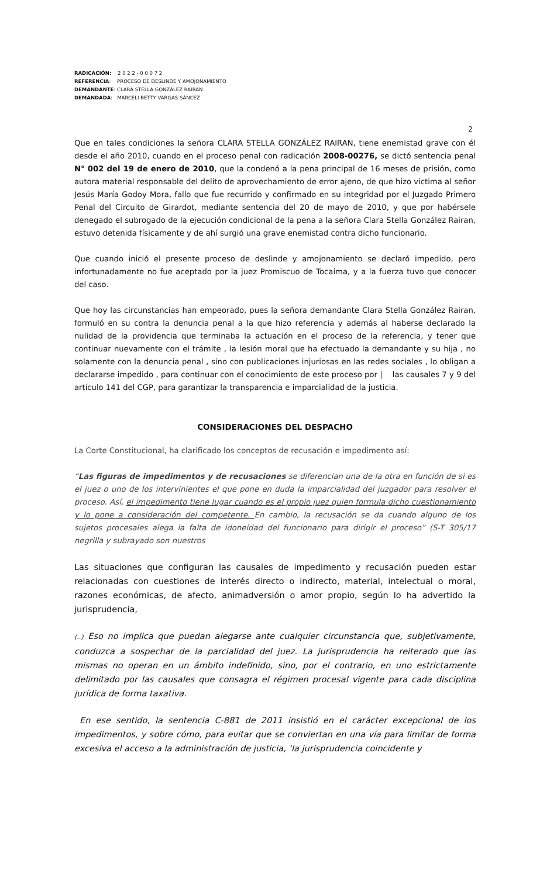RADICACIÓN: 2 0 2 2 - 0 0 0 7 2
REFERENCIA: PROCESO DE DESLINDE Y AMOJONAMIENTO
DEMANDANTE: CLARA STELLA GONZÁLEZ RAIRAN
DEMANDADA: MARCELI BETTY VARGAS SÁNCEZ
2
Que en tales condiciones la señora CLARA STELLA GONZÁLEZ RAIRAN, tiene enemistad grave con él desde el año 2010, cuando en el proceso penal con radicación 2008-00276, se dictó sentencia penal N° 002 del 19 de enero de 2010, que la condenó a la pena principal de 16 meses de prisión, como autora material responsable del delito de aprovechamiento de error ajeno, de que hizo victima al señor Jesús María Godoy Mora, fallo que fue recurrido y confirmado en su integridad por el Juzgado Primero Penal del Circuito de Girardot, mediante sentencia del 20 de mayo de 2010, y que por habérsele denegado el subrogado de la ejecución condicional de la pena a la señora Clara Stella González Rairan, estuvo detenida físicamente y de ahí surgió una grave enemistad contra dicho funcionario.
Que cuando inició el presente proceso de deslinde y amojonamiento se declaró impedido, pero infortunadamente no fue aceptado por la juez Promiscuo de Tocaima, y a la fuerza tuvo que conocer del caso.
Que hoy las circunstancias han empeorado, pues la señora demandante Clara Stella González Rairan, formuló en su contra la denuncia penal a la que hizo referencia y además al haberse declarado la nulidad de la providencia que terminaba la actuación en el proceso de la referencia, y tener que continuar nuevamente con el trámite , la lesión moral que ha efectuado la demandante y su hija , no solamente con la denuncia penal , sino con publicaciones injuriosas en las redes sociales , lo obligan a declararse impedido , para continuar con el conocimiento de este proceso por | las causales 7 y 9 del artículo 141 del CGP, para garantizar la transparencia e imparcialidad de la justicia.
CONSIDERACIONES DEL DESPACHO
La Corte Constitucional, ha clarificado los conceptos de recusación e impedimento así:
“Las figuras de impedimentos y de recusaciones se diferencian una de la otra en función de si es el juez o uno de los intervinientes el que pone en duda la imparcialidad del juzgador para resolver el proceso. Así, el impedimento tiene lugar cuando es el propio juez quien formula dicho cuestionamiento y lo pone a consideración del competente. En cambio, la recusación se da cuando alguno de los sujetos procesales alega la falta de idoneidad del funcionario para dirigir el proceso” (S-T 305/17 negrilla y subrayado son nuestros
Las situaciones que configuran las causales de impedimento y recusación pueden estar relacionadas con cuestiones de interés directo o indirecto, material, intelectual o moral, razones económicas, de afecto, animadversión o amor propio, según lo ha advertido la jurisprudencia,
(..) Eso no implica que puedan alegarse ante cualquier circunstancia que, subjetivamente, conduzca a sospechar de la parcialidad del juez. La jurisprudencia ha reiterado que las mismas no operan en un ámbito indefinido, sino, por el contrario, en uno estrictamente delimitado por las causales que consagra el régimen procesal vigente para cada disciplina jurídica de forma taxativa.
En ese sentido, la sentencia C-881 de 2011 insistió en el carácter excepcional de los impedimentos, y sobre cómo, para evitar que se conviertan en una vía para limitar de forma excesiva el acceso a la administración de justicia, ‘la jurisprudencia coincidente y